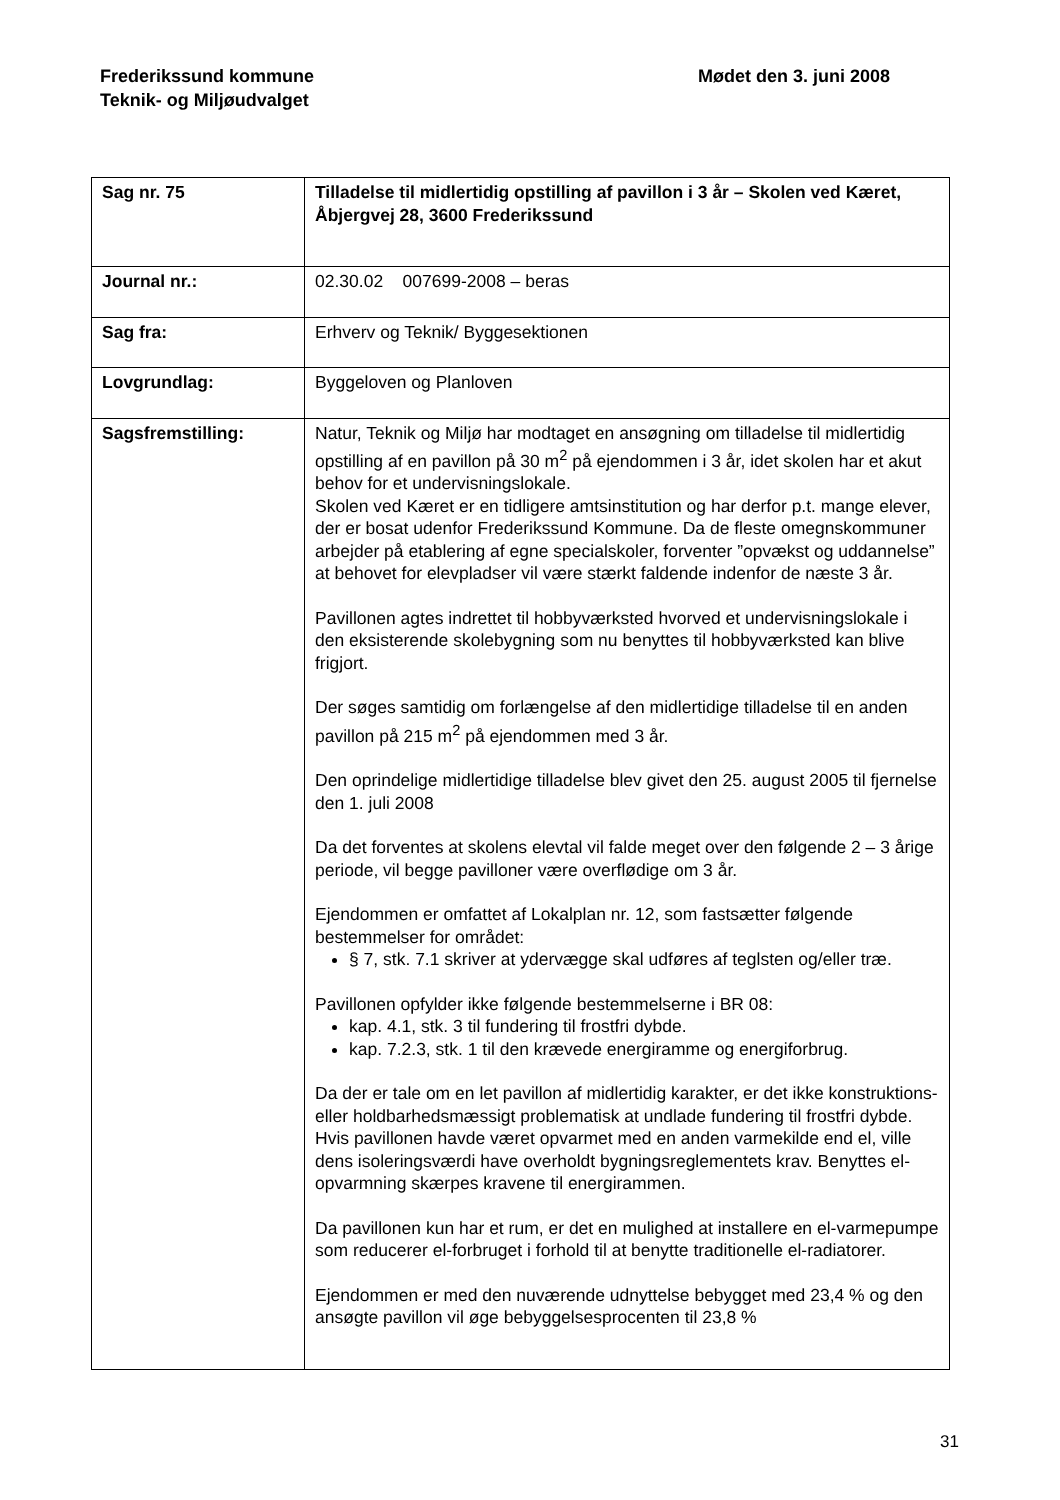Frederikssund kommune
Teknik- og Miljøudvalget
Mødet den 3. juni 2008
| Sag nr. 75 | Tilladelse til midlertidig opstilling af pavillon i 3 år – Skolen ved Kæret, Åbjergvej 28, 3600 Frederikssund |
| Journal nr.: | 02.30.02 007699-2008 – beras |
| Sag fra: | Erhverv og Teknik/ Byggesektionen |
| Lovgrundlag: | Byggeloven og Planloven |
| Sagsfremstilling: | Natur, Teknik og Miljø har modtaget en ansøgning om tilladelse til midlertidig opstilling af en pavillon på 30 m<sup>2</sup> på ejendommen i 3 år, idet skolen har et akut behov for et undervisningslokale. Skolen ved Kæret er en tidligere amtsinstitution og har derfor p.t. mange elever, der er bosat udenfor Frederikssund Kommune. Da de fleste omegnskommuner arbejder på etablering af egne specialskoler, forventer ”opvækst og uddannelse” at behovet for elevpladser vil være stærkt faldende indenfor de næste 3 år. Pavillonen agtes indrettet til hobbyværksted hvorved et undervisningslokale i den eksisterende skolebygning som nu benyttes til hobbyværksted kan blive frigjort. Der søges samtidig om forlængelse af den midlertidige tilladelse til en anden pavillon på 215 m<sup>2</sup> på ejendommen med 3 år. Den oprindelige midlertidige tilladelse blev givet den 25. august 2005 til fjernelse den 1. juli 2008 Da det forventes at skolens elevtal vil falde meget over den følgende 2 – 3 årige periode, vil begge pavilloner være overflødige om 3 år. Ejendommen er omfattet af Lokalplan nr. 12, som fastsætter følgende bestemmelser for området: § 7, stk. 7.1 skriver at ydervægge skal udføres af teglsten og/eller træ. Pavillonen opfylder ikke følgende bestemmelserne i BR 08: kap. 4.1, stk. 3 til fundering til frostfri dybde. kap. 7.2.3, stk. 1 til den krævede energiramme og energiforbrug. Da der er tale om en let pavillon af midlertidig karakter, er det ikke konstruktions- eller holdbarhedsmæssigt problematisk at undlade fundering til frostfri dybde. Hvis pavillonen havde været opvarmet med en anden varmekilde end el, ville dens isoleringsværdi have overholdt bygningsreglementets krav. Benyttes el-opvarmning skærpes kravene til energirammen. Da pavillonen kun har et rum, er det en mulighed at installere en el-varmepumpe som reducerer el-forbruget i forhold til at benytte traditionelle el-radiatorer. Ejendommen er med den nuværende udnyttelse bebygget med 23,4 % og den ansøgte pavillon vil øge bebyggelsesprocenten til 23,8 % |
31